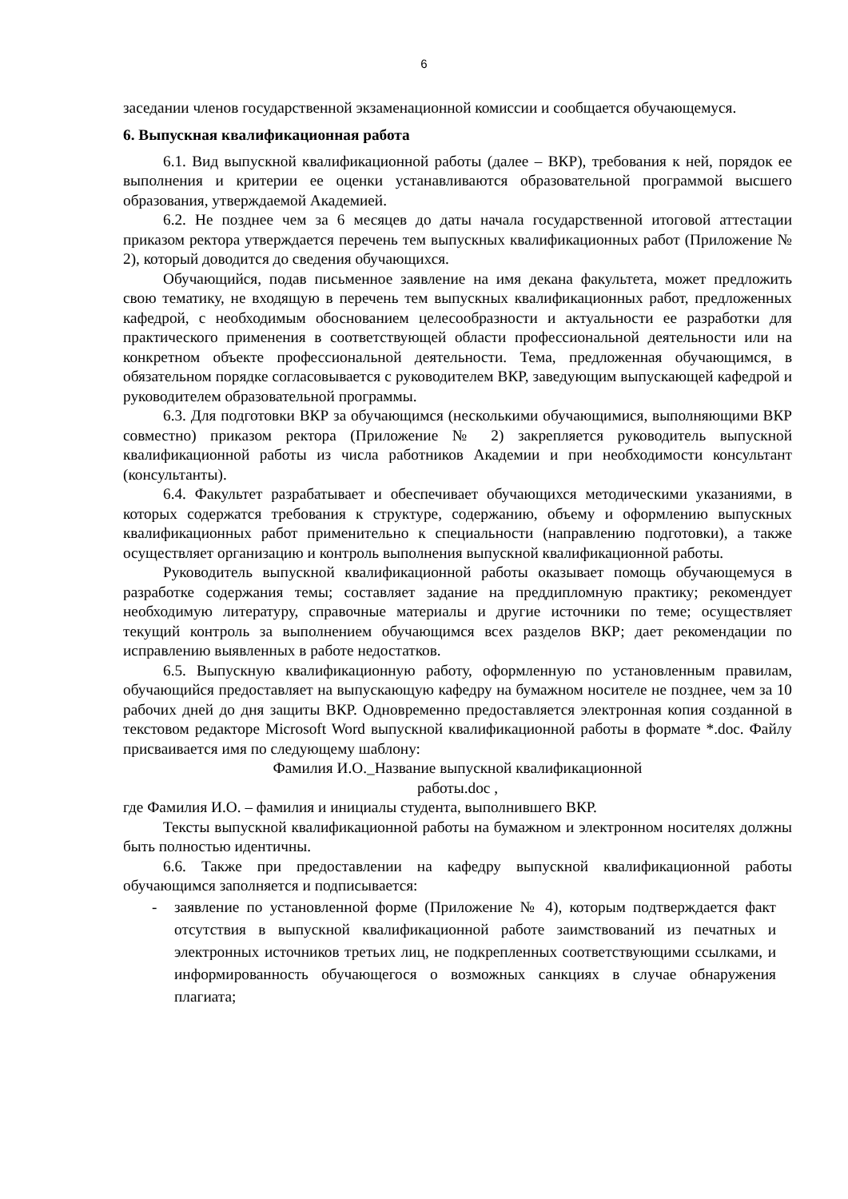6
заседании членов государственной экзаменационной комиссии и сообщается обучающемуся.
6. Выпускная квалификационная работа
6.1. Вид выпускной квалификационной работы (далее – ВКР), требования к ней, порядок ее выполнения и критерии ее оценки устанавливаются образовательной программой высшего образования, утверждаемой Академией.
6.2. Не позднее чем за 6 месяцев до даты начала государственной итоговой аттестации приказом ректора утверждается перечень тем выпускных квалификационных работ (Приложение № 2), который доводится до сведения обучающихся.
Обучающийся, подав письменное заявление на имя декана факультета, может предложить свою тематику, не входящую в перечень тем выпускных квалификационных работ, предложенных кафедрой, с необходимым обоснованием целесообразности и актуальности ее разработки для практического применения в соответствующей области профессиональной деятельности или на конкретном объекте профессиональной деятельности. Тема, предложенная обучающимся, в обязательном порядке согласовывается с руководителем ВКР, заведующим выпускающей кафедрой и руководителем образовательной программы.
6.3. Для подготовки ВКР за обучающимся (несколькими обучающимися, выполняющими ВКР совместно) приказом ректора (Приложение № 2) закрепляется руководитель выпускной квалификационной работы из числа работников Академии и при необходимости консультант (консультанты).
6.4. Факультет разрабатывает и обеспечивает обучающихся методическими указаниями, в которых содержатся требования к структуре, содержанию, объему и оформлению выпускных квалификационных работ применительно к специальности (направлению подготовки), а также осуществляет организацию и контроль выполнения выпускной квалификационной работы.
Руководитель выпускной квалификационной работы оказывает помощь обучающемуся в разработке содержания темы; составляет задание на преддипломную практику; рекомендует необходимую литературу, справочные материалы и другие источники по теме; осуществляет текущий контроль за выполнением обучающимся всех разделов ВКР; дает рекомендации по исправлению выявленных в работе недостатков.
6.5. Выпускную квалификационную работу, оформленную по установленным правилам, обучающийся предоставляет на выпускающую кафедру на бумажном носителе не позднее, чем за 10 рабочих дней до дня защиты ВКР. Одновременно предоставляется электронная копия созданной в текстовом редакторе Microsoft Word выпускной квалификационной работы в формате *.doc. Файлу присваивается имя по следующему шаблону:
Фамилия И.О._Название выпускной квалификационной
работы.doc ,
где Фамилия И.О. – фамилия и инициалы студента, выполнившего ВКР.
Тексты выпускной квалификационной работы на бумажном и электронном носителях должны быть полностью идентичны.
6.6. Также при предоставлении на кафедру выпускной квалификационной работы обучающимся заполняется и подписывается:
- заявление по установленной форме (Приложение № 4), которым подтверждается факт отсутствия в выпускной квалификационной работе заимствований из печатных и электронных источников третьих лиц, не подкрепленных соответствующими ссылками, и информированность обучающегося о возможных санкциях в случае обнаружения плагиата;